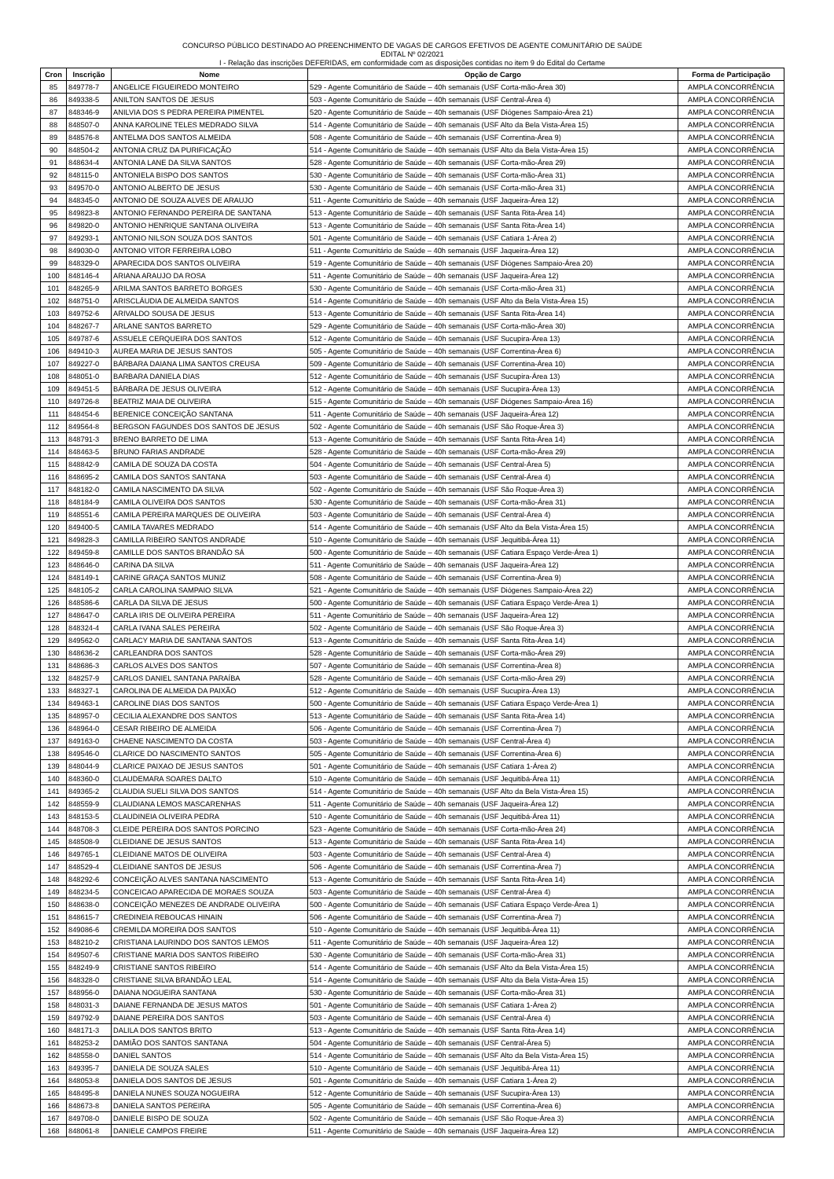CONCURSO PÚBLICO DESTINADO AO PREENCHIMENTO DE VAGAS DE CARGOS EFETIVOS DE AGENTE COMUNITÁRIO DE SAÚDE
EDITAL Nº 02/2021
I - Relação das inscrições DEFERIDAS, em conformidade com as disposições contidas no item 9 do Edital do Certame
| Cron | Inscrição | Nome | Opção de Cargo | Forma de Participação |
| --- | --- | --- | --- | --- |
| 85 | 849778-7 | ANGELICE FIGUEIREDO MONTEIRO | 529 - Agente Comunitário de Saúde – 40h semanais (USF Corta-mão-Área 30) | AMPLA CONCORRÊNCIA |
| 86 | 849338-5 | ANILTON SANTOS DE JESUS | 503 - Agente Comunitário de Saúde – 40h semanais (USF Central-Área 4) | AMPLA CONCORRÊNCIA |
| 87 | 848346-9 | ANILVIA DOS S PEDRA PEREIRA PIMENTEL | 520 - Agente Comunitário de Saúde – 40h semanais (USF Diógenes Sampaio-Área 21) | AMPLA CONCORRÊNCIA |
| 88 | 848507-0 | ANNA KAROLINE TELES MEDRADO SILVA | 514 - Agente Comunitário de Saúde – 40h semanais (USF Alto da Bela Vista-Área 15) | AMPLA CONCORRÊNCIA |
| 89 | 848576-8 | ANTELMA DOS SANTOS ALMEIDA | 508 - Agente Comunitário de Saúde – 40h semanais (USF Correntina-Área 9) | AMPLA CONCORRÊNCIA |
| 90 | 848504-2 | ANTONIA CRUZ DA PURIFICAÇÃO | 514 - Agente Comunitário de Saúde – 40h semanais (USF Alto da Bela Vista-Área 15) | AMPLA CONCORRÊNCIA |
| 91 | 848634-4 | ANTONIA LANE DA SILVA SANTOS | 528 - Agente Comunitário de Saúde – 40h semanais (USF Corta-mão-Área 29) | AMPLA CONCORRÊNCIA |
| 92 | 848115-0 | ANTONIELA BISPO DOS SANTOS | 530 - Agente Comunitário de Saúde – 40h semanais (USF Corta-mão-Área 31) | AMPLA CONCORRÊNCIA |
| 93 | 849570-0 | ANTONIO ALBERTO DE JESUS | 530 - Agente Comunitário de Saúde – 40h semanais (USF Corta-mão-Área 31) | AMPLA CONCORRÊNCIA |
| 94 | 848345-0 | ANTONIO DE SOUZA ALVES DE ARAUJO | 511 - Agente Comunitário de Saúde – 40h semanais (USF Jaqueira-Área 12) | AMPLA CONCORRÊNCIA |
| 95 | 849823-8 | ANTONIO FERNANDO PEREIRA DE SANTANA | 513 - Agente Comunitário de Saúde – 40h semanais (USF Santa Rita-Área 14) | AMPLA CONCORRÊNCIA |
| 96 | 849820-0 | ANTONIO HENRIQUE SANTANA OLIVEIRA | 513 - Agente Comunitário de Saúde – 40h semanais (USF Santa Rita-Área 14) | AMPLA CONCORRÊNCIA |
| 97 | 849293-1 | ANTONIO NILSON SOUZA DOS SANTOS | 501 - Agente Comunitário de Saúde – 40h semanais (USF Catiara 1-Área 2) | AMPLA CONCORRÊNCIA |
| 98 | 849030-0 | ANTONIO VITOR FERREIRA LOBO | 511 - Agente Comunitário de Saúde – 40h semanais (USF Jaqueira-Área 12) | AMPLA CONCORRÊNCIA |
| 99 | 848329-0 | APARECIDA DOS SANTOS OLIVEIRA | 519 - Agente Comunitário de Saúde – 40h semanais (USF Diógenes Sampaio-Área 20) | AMPLA CONCORRÊNCIA |
| 100 | 848146-4 | ARIANA ARAUJO DA ROSA | 511 - Agente Comunitário de Saúde – 40h semanais (USF Jaqueira-Área 12) | AMPLA CONCORRÊNCIA |
| 101 | 848265-9 | ARILMA SANTOS BARRETO BORGES | 530 - Agente Comunitário de Saúde – 40h semanais (USF Corta-mão-Área 31) | AMPLA CONCORRÊNCIA |
| 102 | 848751-0 | ARISCLÁUDIA DE ALMEIDA SANTOS | 514 - Agente Comunitário de Saúde – 40h semanais (USF Alto da Bela Vista-Área 15) | AMPLA CONCORRÊNCIA |
| 103 | 849752-6 | ARIVALDO SOUSA DE JESUS | 513 - Agente Comunitário de Saúde – 40h semanais (USF Santa Rita-Área 14) | AMPLA CONCORRÊNCIA |
| 104 | 848267-7 | ARLANE SANTOS BARRETO | 529 - Agente Comunitário de Saúde – 40h semanais (USF Corta-mão-Área 30) | AMPLA CONCORRÊNCIA |
| 105 | 849787-6 | ASSUELE CERQUEIRA DOS SANTOS | 512 - Agente Comunitário de Saúde – 40h semanais (USF Sucupira-Área 13) | AMPLA CONCORRÊNCIA |
| 106 | 849410-3 | AUREA MARIA DE JESUS SANTOS | 505 - Agente Comunitário de Saúde – 40h semanais (USF Correntina-Área 6) | AMPLA CONCORRÊNCIA |
| 107 | 849227-0 | BÁRBARA DAIANA LIMA SANTOS CREUSA | 509 - Agente Comunitário de Saúde – 40h semanais (USF Correntina-Área 10) | AMPLA CONCORRÊNCIA |
| 108 | 848051-0 | BARBARA DANIELA DIAS | 512 - Agente Comunitário de Saúde – 40h semanais (USF Sucupira-Área 13) | AMPLA CONCORRÊNCIA |
| 109 | 849451-5 | BÁRBARA DE JESUS OLIVEIRA | 512 - Agente Comunitário de Saúde – 40h semanais (USF Sucupira-Área 13) | AMPLA CONCORRÊNCIA |
| 110 | 849726-8 | BEATRIZ MAIA DE OLIVEIRA | 515 - Agente Comunitário de Saúde – 40h semanais (USF Diógenes Sampaio-Área 16) | AMPLA CONCORRÊNCIA |
| 111 | 848454-6 | BERENICE CONCEIÇÃO SANTANA | 511 - Agente Comunitário de Saúde – 40h semanais (USF Jaqueira-Área 12) | AMPLA CONCORRÊNCIA |
| 112 | 849564-8 | BERGSON FAGUNDES DOS SANTOS DE JESUS | 502 - Agente Comunitário de Saúde – 40h semanais (USF São Roque-Área 3) | AMPLA CONCORRÊNCIA |
| 113 | 848791-3 | BRENO BARRETO DE LIMA | 513 - Agente Comunitário de Saúde – 40h semanais (USF Santa Rita-Área 14) | AMPLA CONCORRÊNCIA |
| 114 | 848463-5 | BRUNO FARIAS ANDRADE | 528 - Agente Comunitário de Saúde – 40h semanais (USF Corta-mão-Área 29) | AMPLA CONCORRÊNCIA |
| 115 | 848842-9 | CAMILA DE SOUZA DA COSTA | 504 - Agente Comunitário de Saúde – 40h semanais (USF Central-Área 5) | AMPLA CONCORRÊNCIA |
| 116 | 848695-2 | CAMILA DOS SANTOS SANTANA | 503 - Agente Comunitário de Saúde – 40h semanais (USF Central-Área 4) | AMPLA CONCORRÊNCIA |
| 117 | 848182-0 | CAMILA NASCIMENTO DA SILVA | 502 - Agente Comunitário de Saúde – 40h semanais (USF São Roque-Área 3) | AMPLA CONCORRÊNCIA |
| 118 | 848184-9 | CAMILA OLIVEIRA DOS SANTOS | 530 - Agente Comunitário de Saúde – 40h semanais (USF Corta-mão-Área 31) | AMPLA CONCORRÊNCIA |
| 119 | 848551-6 | CAMILA PEREIRA MARQUES DE OLIVEIRA | 503 - Agente Comunitário de Saúde – 40h semanais (USF Central-Área 4) | AMPLA CONCORRÊNCIA |
| 120 | 849400-5 | CAMILA TAVARES MEDRADO | 514 - Agente Comunitário de Saúde – 40h semanais (USF Alto da Bela Vista-Área 15) | AMPLA CONCORRÊNCIA |
| 121 | 849828-3 | CAMILLA RIBEIRO SANTOS ANDRADE | 510 - Agente Comunitário de Saúde – 40h semanais (USF Jequitibá-Área 11) | AMPLA CONCORRÊNCIA |
| 122 | 849459-8 | CAMILLE DOS SANTOS BRANDÃO SÁ | 500 - Agente Comunitário de Saúde – 40h semanais (USF Catiara Espaço Verde-Área 1) | AMPLA CONCORRÊNCIA |
| 123 | 848646-0 | CARINA DA SILVA | 511 - Agente Comunitário de Saúde – 40h semanais (USF Jaqueira-Área 12) | AMPLA CONCORRÊNCIA |
| 124 | 848149-1 | CARINE GRAÇA SANTOS MUNIZ | 508 - Agente Comunitário de Saúde – 40h semanais (USF Correntina-Área 9) | AMPLA CONCORRÊNCIA |
| 125 | 848105-2 | CARLA CAROLINA SAMPAIO SILVA | 521 - Agente Comunitário de Saúde – 40h semanais (USF Diógenes Sampaio-Área 22) | AMPLA CONCORRÊNCIA |
| 126 | 848586-6 | CARLA DA SILVA DE JESUS | 500 - Agente Comunitário de Saúde – 40h semanais (USF Catiara Espaço Verde-Área 1) | AMPLA CONCORRÊNCIA |
| 127 | 848647-0 | CARLA IRIS DE OLIVEIRA PEREIRA | 511 - Agente Comunitário de Saúde – 40h semanais (USF Jaqueira-Área 12) | AMPLA CONCORRÊNCIA |
| 128 | 848324-4 | CARLA IVANA SALES PEREIRA | 502 - Agente Comunitário de Saúde – 40h semanais (USF São Roque-Área 3) | AMPLA CONCORRÊNCIA |
| 129 | 849562-0 | CARLACY MARIA DE SANTANA SANTOS | 513 - Agente Comunitário de Saúde – 40h semanais (USF Santa Rita-Área 14) | AMPLA CONCORRÊNCIA |
| 130 | 848636-2 | CARLEANDRA DOS SANTOS | 528 - Agente Comunitário de Saúde – 40h semanais (USF Corta-mão-Área 29) | AMPLA CONCORRÊNCIA |
| 131 | 848686-3 | CARLOS ALVES DOS SANTOS | 507 - Agente Comunitário de Saúde – 40h semanais (USF Correntina-Área 8) | AMPLA CONCORRÊNCIA |
| 132 | 848257-9 | CARLOS DANIEL SANTANA PARAÍBA | 528 - Agente Comunitário de Saúde – 40h semanais (USF Corta-mão-Área 29) | AMPLA CONCORRÊNCIA |
| 133 | 848327-1 | CAROLINA DE ALMEIDA DA PAIXÃO | 512 - Agente Comunitário de Saúde – 40h semanais (USF Sucupira-Área 13) | AMPLA CONCORRÊNCIA |
| 134 | 849463-1 | CAROLINE DIAS DOS SANTOS | 500 - Agente Comunitário de Saúde – 40h semanais (USF Catiara Espaço Verde-Área 1) | AMPLA CONCORRÊNCIA |
| 135 | 848957-0 | CECILIA ALEXANDRE DOS SANTOS | 513 - Agente Comunitário de Saúde – 40h semanais (USF Santa Rita-Área 14) | AMPLA CONCORRÊNCIA |
| 136 | 848964-0 | CESAR RIBEIRO DE ALMEIDA | 506 - Agente Comunitário de Saúde – 40h semanais (USF Correntina-Área 7) | AMPLA CONCORRÊNCIA |
| 137 | 849163-0 | CHAENE NASCIMENTO DA COSTA | 503 - Agente Comunitário de Saúde – 40h semanais (USF Central-Área 4) | AMPLA CONCORRÊNCIA |
| 138 | 849546-0 | CLARICE DO NASCIMENTO SANTOS | 505 - Agente Comunitário de Saúde – 40h semanais (USF Correntina-Área 6) | AMPLA CONCORRÊNCIA |
| 139 | 848044-9 | CLARICE PAIXAO DE JESUS SANTOS | 501 - Agente Comunitário de Saúde – 40h semanais (USF Catiara 1-Área 2) | AMPLA CONCORRÊNCIA |
| 140 | 848360-0 | CLAUDEMARA SOARES DALTO | 510 - Agente Comunitário de Saúde – 40h semanais (USF Jequitibá-Área 11) | AMPLA CONCORRÊNCIA |
| 141 | 849365-2 | CLAUDIA SUELI SILVA DOS SANTOS | 514 - Agente Comunitário de Saúde – 40h semanais (USF Alto da Bela Vista-Área 15) | AMPLA CONCORRÊNCIA |
| 142 | 848559-9 | CLAUDIANA LEMOS MASCARENHAS | 511 - Agente Comunitário de Saúde – 40h semanais (USF Jaqueira-Área 12) | AMPLA CONCORRÊNCIA |
| 143 | 848153-5 | CLAUDINEIA OLIVEIRA PEDRA | 510 - Agente Comunitário de Saúde – 40h semanais (USF Jequitibá-Área 11) | AMPLA CONCORRÊNCIA |
| 144 | 848708-3 | CLEIDE PEREIRA DOS SANTOS PORCINO | 523 - Agente Comunitário de Saúde – 40h semanais (USF Corta-mão-Área 24) | AMPLA CONCORRÊNCIA |
| 145 | 848508-9 | CLEIDIANE DE JESUS SANTOS | 513 - Agente Comunitário de Saúde – 40h semanais (USF Santa Rita-Área 14) | AMPLA CONCORRÊNCIA |
| 146 | 849765-1 | CLEIDIANE MATOS DE OLIVEIRA | 503 - Agente Comunitário de Saúde – 40h semanais (USF Central-Área 4) | AMPLA CONCORRÊNCIA |
| 147 | 848529-4 | CLEIDIANE SANTOS DE JESUS | 506 - Agente Comunitário de Saúde – 40h semanais (USF Correntina-Área 7) | AMPLA CONCORRÊNCIA |
| 148 | 848292-6 | CONCEIÇÃO ALVES SANTANA NASCIMENTO | 513 - Agente Comunitário de Saúde – 40h semanais (USF Santa Rita-Área 14) | AMPLA CONCORRÊNCIA |
| 149 | 848234-5 | CONCEICAO APARECIDA DE MORAES SOUZA | 503 - Agente Comunitário de Saúde – 40h semanais (USF Central-Área 4) | AMPLA CONCORRÊNCIA |
| 150 | 848638-0 | CONCEIÇÃO MENEZES DE ANDRADE OLIVEIRA | 500 - Agente Comunitário de Saúde – 40h semanais (USF Catiara Espaço Verde-Área 1) | AMPLA CONCORRÊNCIA |
| 151 | 848615-7 | CREDINEIA REBOUCAS HINAIN | 506 - Agente Comunitário de Saúde – 40h semanais (USF Correntina-Área 7) | AMPLA CONCORRÊNCIA |
| 152 | 849086-6 | CREMILDA MOREIRA DOS SANTOS | 510 - Agente Comunitário de Saúde – 40h semanais (USF Jequitibá-Área 11) | AMPLA CONCORRÊNCIA |
| 153 | 848210-2 | CRISTIANA LAURINDO DOS SANTOS LEMOS | 511 - Agente Comunitário de Saúde – 40h semanais (USF Jaqueira-Área 12) | AMPLA CONCORRÊNCIA |
| 154 | 849507-6 | CRISTIANE MARIA DOS SANTOS RIBEIRO | 530 - Agente Comunitário de Saúde – 40h semanais (USF Corta-mão-Área 31) | AMPLA CONCORRÊNCIA |
| 155 | 848249-9 | CRISTIANE SANTOS RIBEIRO | 514 - Agente Comunitário de Saúde – 40h semanais (USF Alto da Bela Vista-Área 15) | AMPLA CONCORRÊNCIA |
| 156 | 848328-0 | CRISTIANE SILVA BRANDÃO LEAL | 514 - Agente Comunitário de Saúde – 40h semanais (USF Alto da Bela Vista-Área 15) | AMPLA CONCORRÊNCIA |
| 157 | 848956-0 | DAIANA NOGUEIRA SANTANA | 530 - Agente Comunitário de Saúde – 40h semanais (USF Corta-mão-Área 31) | AMPLA CONCORRÊNCIA |
| 158 | 848031-3 | DAIANE FERNANDA DE JESUS MATOS | 501 - Agente Comunitário de Saúde – 40h semanais (USF Catiara 1-Área 2) | AMPLA CONCORRÊNCIA |
| 159 | 849792-9 | DAIANE PEREIRA DOS SANTOS | 503 - Agente Comunitário de Saúde – 40h semanais (USF Central-Área 4) | AMPLA CONCORRÊNCIA |
| 160 | 848171-3 | DALILA DOS SANTOS BRITO | 513 - Agente Comunitário de Saúde – 40h semanais (USF Santa Rita-Área 14) | AMPLA CONCORRÊNCIA |
| 161 | 848253-2 | DAMIÃO DOS SANTOS SANTANA | 504 - Agente Comunitário de Saúde – 40h semanais (USF Central-Área 5) | AMPLA CONCORRÊNCIA |
| 162 | 848558-0 | DANIEL SANTOS | 514 - Agente Comunitário de Saúde – 40h semanais (USF Alto da Bela Vista-Área 15) | AMPLA CONCORRÊNCIA |
| 163 | 849395-7 | DANIELA DE SOUZA SALES | 510 - Agente Comunitário de Saúde – 40h semanais (USF Jequitibá-Área 11) | AMPLA CONCORRÊNCIA |
| 164 | 848053-8 | DANIELA DOS SANTOS DE JESUS | 501 - Agente Comunitário de Saúde – 40h semanais (USF Catiara 1-Área 2) | AMPLA CONCORRÊNCIA |
| 165 | 848495-8 | DANIELA NUNES SOUZA NOGUEIRA | 512 - Agente Comunitário de Saúde – 40h semanais (USF Sucupira-Área 13) | AMPLA CONCORRÊNCIA |
| 166 | 848673-8 | DANIELA SANTOS PEREIRA | 505 - Agente Comunitário de Saúde – 40h semanais (USF Correntina-Área 6) | AMPLA CONCORRÊNCIA |
| 167 | 849708-0 | DANIELE BISPO DE SOUZA | 502 - Agente Comunitário de Saúde – 40h semanais (USF São Roque-Área 3) | AMPLA CONCORRÊNCIA |
| 168 | 848061-8 | DANIELE CAMPOS FREIRE | 511 - Agente Comunitário de Saúde – 40h semanais (USF Jaqueira-Área 12) | AMPLA CONCORRÊNCIA |